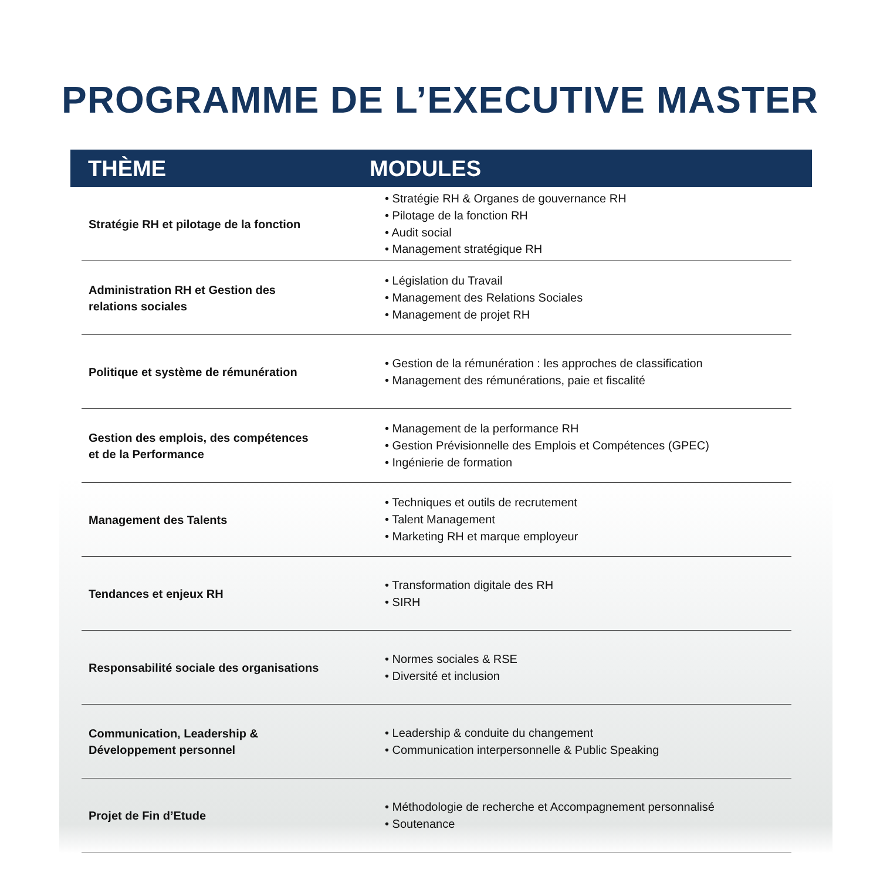PROGRAMME DE L’EXECUTIVE MASTER
| THÈME | MODULES |
| --- | --- |
| Stratégie RH et pilotage de la fonction | • Stratégie RH & Organes de gouvernance RH • Pilotage de la fonction RH • Audit social • Management stratégique RH |
| Administration RH et Gestion des relations sociales | • Législation du Travail • Management des Relations Sociales • Management de projet RH |
| Politique et système de rémunération | • Gestion de la rémunération : les approches de classification • Management des rémunérations, paie et fiscalité |
| Gestion des emplois, des compétences et de la Performance | • Management de la performance RH • Gestion Prévisionnelle des Emplois et Compétences (GPEC) • Ingénierie de formation |
| Management des Talents | • Techniques et outils de recrutement • Talent Management • Marketing RH et marque employeur |
| Tendances et enjeux RH | • Transformation digitale des RH • SIRH |
| Responsabilité sociale des organisations | • Normes sociales & RSE • Diversité et inclusion |
| Communication, Leadership & Développement personnel | • Leadership & conduite du changement • Communication interpersonnelle & Public Speaking |
| Projet de Fin d’Etude | • Méthodologie de recherche et Accompagnement personnalisé • Soutenance |